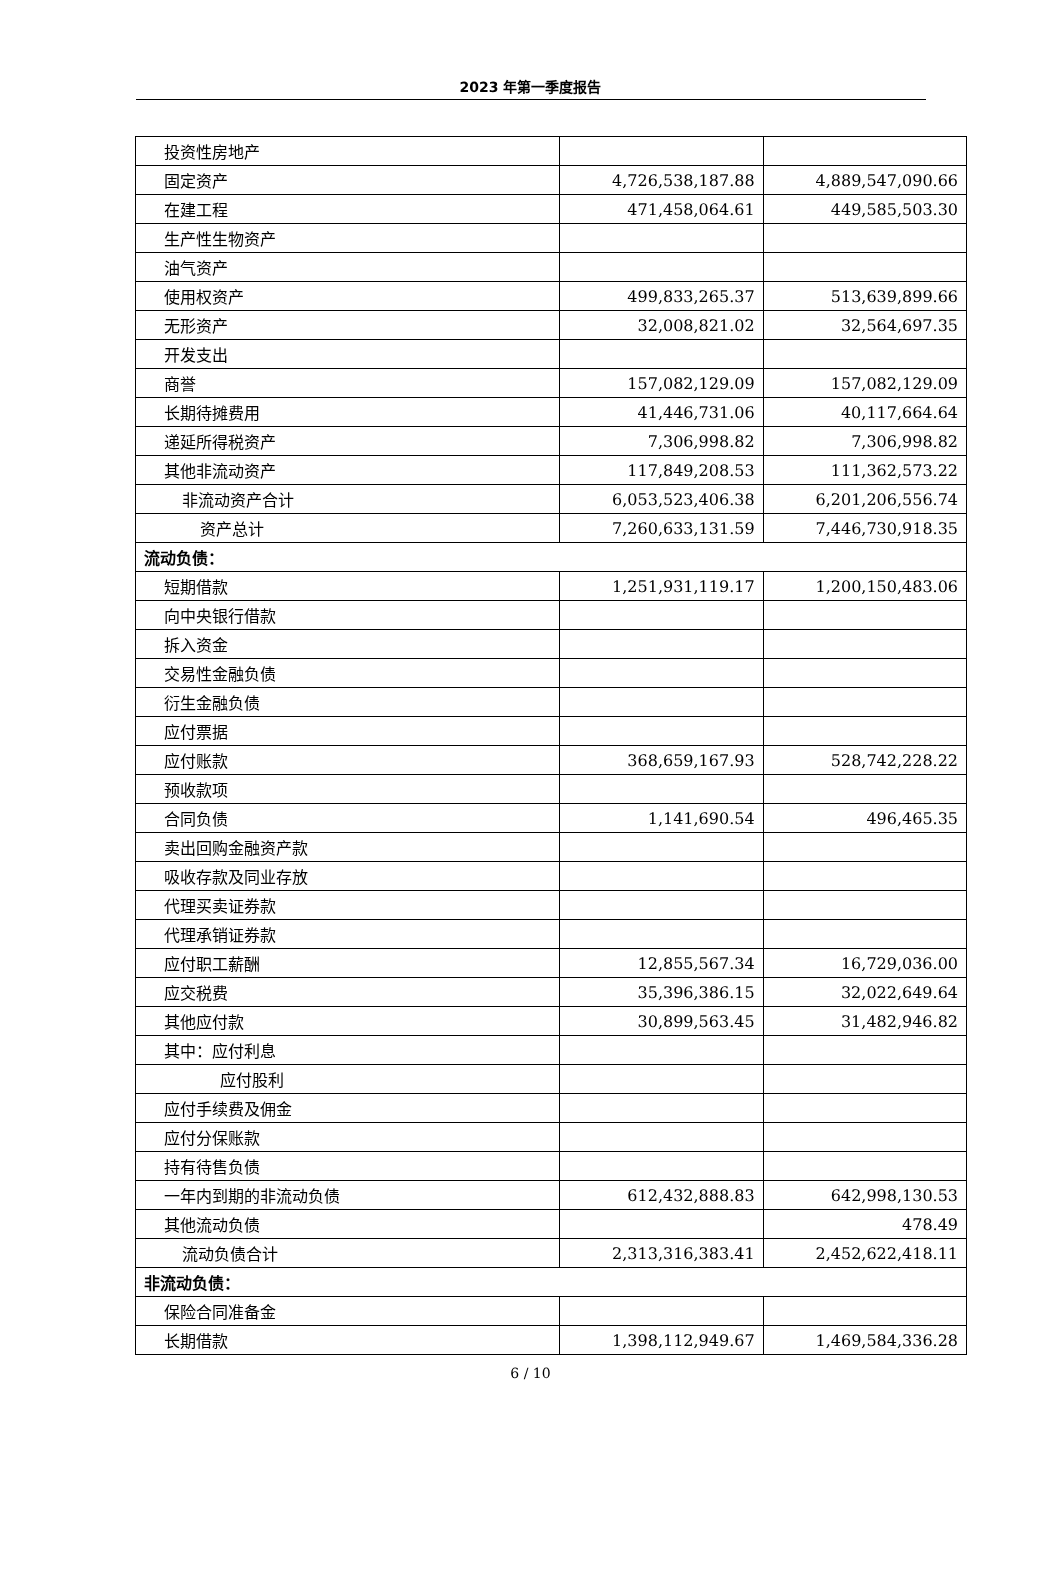2023 年第一季度报告
| 投资性房地产 | | |
| 固定资产 | 4,726,538,187.88 | 4,889,547,090.66 |
| 在建工程 | 471,458,064.61 | 449,585,503.30 |
| 生产性生物资产 | | |
| 油气资产 | | |
| 使用权资产 | 499,833,265.37 | 513,639,899.66 |
| 无形资产 | 32,008,821.02 | 32,564,697.35 |
| 开发支出 | | |
| 商誉 | 157,082,129.09 | 157,082,129.09 |
| 长期待摊费用 | 41,446,731.06 | 40,117,664.64 |
| 递延所得税资产 | 7,306,998.82 | 7,306,998.82 |
| 其他非流动资产 | 117,849,208.53 | 111,362,573.22 |
| 非流动资产合计 | 6,053,523,406.38 | 6,201,206,556.74 |
| 资产总计 | 7,260,633,131.59 | 7,446,730,918.35 |
| 流动负债： | | |
| 短期借款 | 1,251,931,119.17 | 1,200,150,483.06 |
| 向中央银行借款 | | |
| 拆入资金 | | |
| 交易性金融负债 | | |
| 衍生金融负债 | | |
| 应付票据 | | |
| 应付账款 | 368,659,167.93 | 528,742,228.22 |
| 预收款项 | | |
| 合同负债 | 1,141,690.54 | 496,465.35 |
| 卖出回购金融资产款 | | |
| 吸收存款及同业存放 | | |
| 代理买卖证券款 | | |
| 代理承销证券款 | | |
| 应付职工薪酬 | 12,855,567.34 | 16,729,036.00 |
| 应交税费 | 35,396,386.15 | 32,022,649.64 |
| 其他应付款 | 30,899,563.45 | 31,482,946.82 |
| 其中：应付利息 | | |
| 应付股利 | | |
| 应付手续费及佣金 | | |
| 应付分保账款 | | |
| 持有待售负债 | | |
| 一年内到期的非流动负债 | 612,432,888.83 | 642,998,130.53 |
| 其他流动负债 | | 478.49 |
| 流动负债合计 | 2,313,316,383.41 | 2,452,622,418.11 |
| 非流动负债： | | |
| 保险合同准备金 | | |
| 长期借款 | 1,398,112,949.67 | 1,469,584,336.28 |
6 / 10